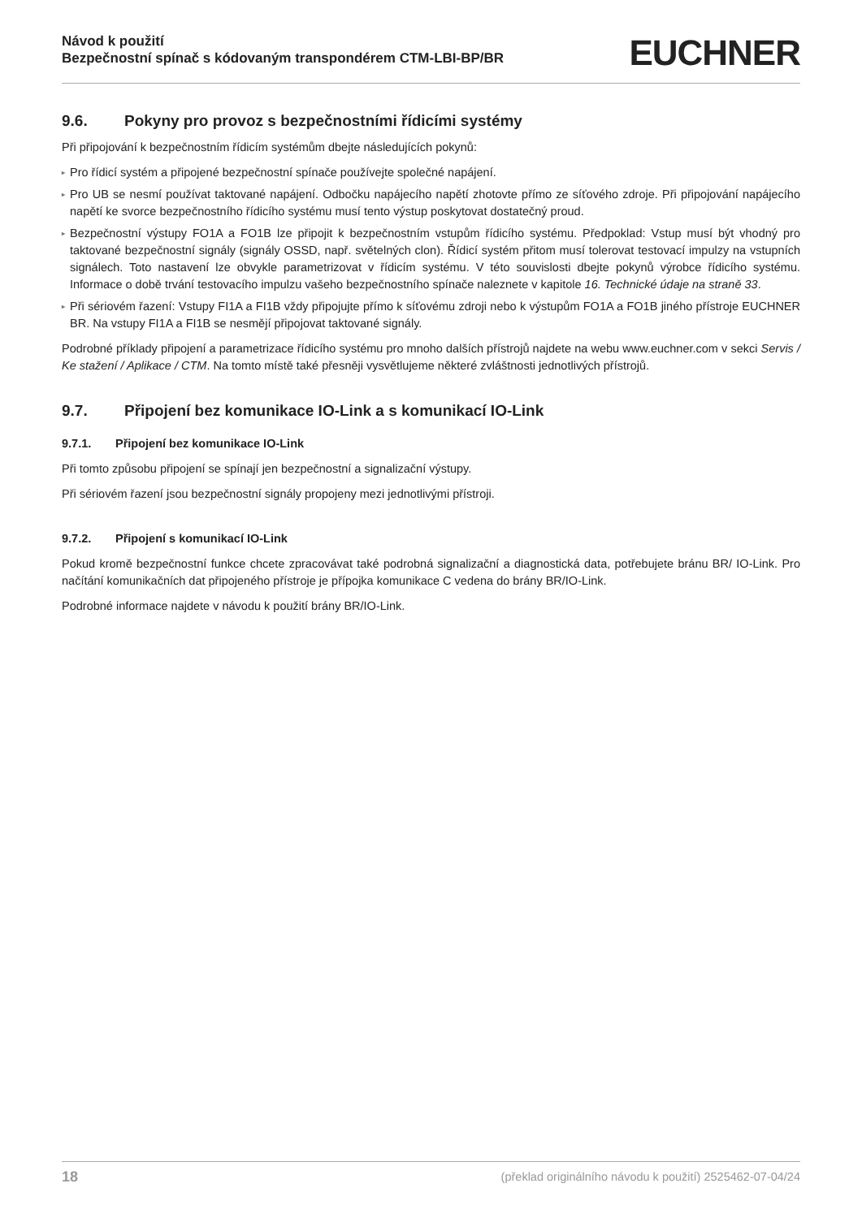Návod k použití
Bezpečnostní spínač s kódovaným transpondérem CTM-LBI-BP/BR
EUCHNER
9.6. Pokyny pro provoz s bezpečnostními řídicími systémy
Při připojování k bezpečnostním řídicím systémům dbejte následujících pokynů:
▸ Pro řídicí systém a připojené bezpečnostní spínače používejte společné napájení.
▸ Pro UB se nesmí používat taktované napájení. Odbočku napájecího napětí zhotovte přímo ze síťového zdroje. Při připojování napájecího napětí ke svorce bezpečnostního řídicího systému musí tento výstup poskytovat dostatečný proud.
▸ Bezpečnostní výstupy FO1A a FO1B lze připojit k bezpečnostním vstupům řídicího systému. Předpoklad: Vstup musí být vhodný pro taktované bezpečnostní signály (signály OSSD, např. světelných clon). Řídicí systém přitom musí tolerovat testovací impulzy na vstupních signálech. Toto nastavení lze obvykle parametrizovat v řídicím systému. V této souvislosti dbejte pokynů výrobce řídicího systému. Informace o době trvání testovacího impulzu vašeho bezpečnostního spínače naleznete v kapitole 16. Technické údaje na straně 33.
▸ Při sériovém řazení: Vstupy FI1A a FI1B vždy připojujte přímo k síťovému zdroji nebo k výstupům FO1A a FO1B jiného přístroje EUCHNER BR. Na vstupy FI1A a FI1B se nesmějí připojovat taktované signály.
Podrobné příklady připojení a parametrizace řídicího systému pro mnoho dalších přístrojů najdete na webu www.euchner.com v sekci Servis / Ke stažení / Aplikace / CTM. Na tomto místě také přesněji vysvětlujeme některé zvláštnosti jednotlivých přístrojů.
9.7. Připojení bez komunikace IO-Link a s komunikací IO-Link
9.7.1. Připojení bez komunikace IO-Link
Při tomto způsobu připojení se spínají jen bezpečnostní a signalizační výstupy.
Při sériovém řazení jsou bezpečnostní signály propojeny mezi jednotlivými přístroji.
9.7.2. Připojení s komunikací IO-Link
Pokud kromě bezpečnostní funkce chcete zpracovávat také podrobná signalizační a diagnostická data, potřebujete bránu BR/ IO-Link. Pro načítání komunikačních dat připojeného přístroje je přípojka komunikace C vedena do brány BR/IO-Link.
Podrobné informace najdete v návodu k použití brány BR/IO-Link.
18 (překlad originálního návodu k použití) 2525462-07-04/24